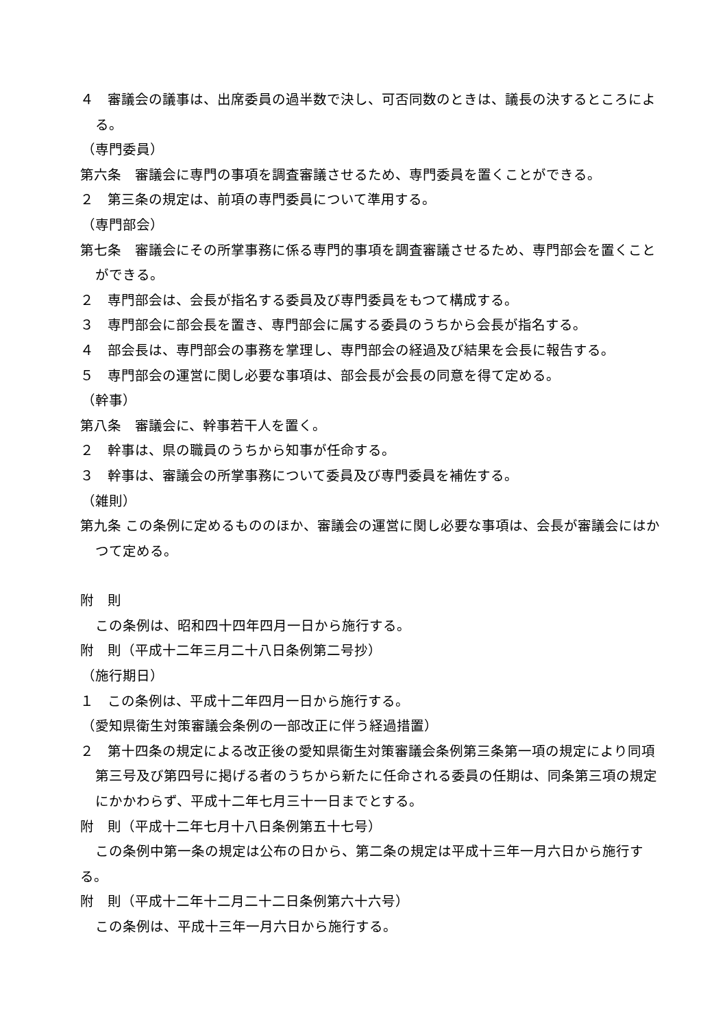４　審議会の議事は、出席委員の過半数で決し、可否同数のときは、議長の決するところによる。
（専門委員）
第六条　審議会に専門の事項を調査審議させるため、専門委員を置くことができる。
２　第三条の規定は、前項の専門委員について準用する。
（専門部会）
第七条　審議会にその所掌事務に係る専門的事項を調査審議させるため、専門部会を置くことができる。
２　専門部会は、会長が指名する委員及び専門委員をもつて構成する。
３　専門部会に部会長を置き、専門部会に属する委員のうちから会長が指名する。
４　部会長は、専門部会の事務を掌理し、専門部会の経過及び結果を会長に報告する。
５　専門部会の運営に関し必要な事項は、部会長が会長の同意を得て定める。
（幹事）
第八条　審議会に、幹事若干人を置く。
２　幹事は、県の職員のうちから知事が任命する。
３　幹事は、審議会の所掌事務について委員及び専門委員を補佐する。
（雑則）
第九条 この条例に定めるもののほか、審議会の運営に関し必要な事項は、会長が審議会にはかつて定める。
附　則
この条例は、昭和四十四年四月一日から施行する。
附　則（平成十二年三月二十八日条例第二号抄）
（施行期日）
１　この条例は、平成十二年四月一日から施行する。
（愛知県衛生対策審議会条例の一部改正に伴う経過措置）
２　第十四条の規定による改正後の愛知県衛生対策審議会条例第三条第一項の規定により同項第三号及び第四号に掲げる者のうちから新たに任命される委員の任期は、同条第三項の規定にかかわらず、平成十二年七月三十一日までとする。
附　則（平成十二年七月十八日条例第五十七号）
この条例中第一条の規定は公布の日から、第二条の規定は平成十三年一月六日から施行する。
附　則（平成十二年十二月二十二日条例第六十六号）
この条例は、平成十三年一月六日から施行する。